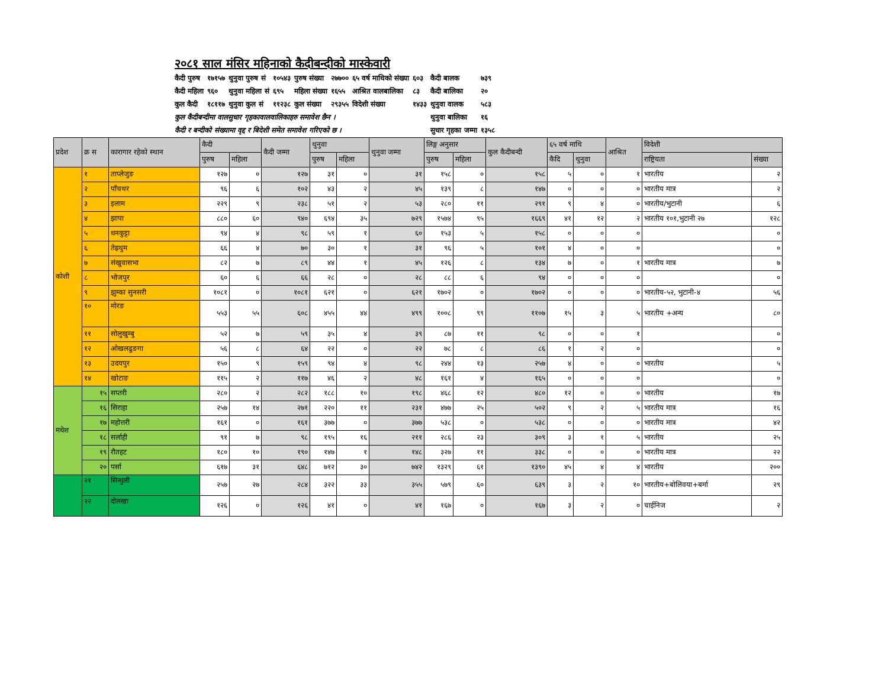२०८१ साल मंसिर महिनाको कैदीबन्दीको मास्केवारी
| कैदी पुरुष | १७१५७ | थुनुवा पुरुष सं | १०५४३ | पुरुष संख्या | २७७०० | ६५ वर्ष माथिको संख्या | ६०३ | कैदी बालक | ७३९ |
| कैदी महिला | ९६० | थुनुवा महिला सं | ६९५ | महिला संख्या | १६५५ | आश्रित वालबालिका | ८३ | कैदी बालिका | २० |
| कुल कैदी | १८११७ | थुनुवा कुल सं | ११२३८ | कुल संख्या | २९३५५ | विदेशी संख्या | १४३३ | थुनुवा वालक | ५८३ |
| कुल कैदीबन्दीमा वालसुधार गृहकावालवालिकाहरु समावेश छैन । | | | | | | | | थुनुवा बालिका | १६ |
| कैदी र बन्दीको संख्यामा वृद्द र बिदेशी समेत समावेश गरिएको छ । | | | | | | | | सुधार गृहका जम्मा | १३५८ |
| प्रदेश | क्र स | कारागार रहेको स्थान | कैदी | | कैदी जम्मा | थुनुवा | | थुनुवा जम्मा | लिङ्ग अनुसार | | कुल कैदीबन्दी | ६५ वर्ष माथि | | आश्रित | विदेशी | |
| --- | --- | --- | --- | --- | --- | --- | --- | --- | --- | --- | --- | --- | --- | --- | --- | --- |
| | | | पुरुष | महिला | | पुरुष | महिला | | पुरुष | महिला | | कैदि | थुनुवा | | राष्ट्रियता | संख्या |
| कोशी | १ | ताप्लेजुङ | १२७ | ० | १२७ | ३१ | ० | ३१ | १५८ | ० | १५८ | ५ | ० | १ | भारतीय | २ |
| | २ | पाँचथर | ९६ | ६ | १०२ | ४३ | २ | ४५ | १३९ | ८ | १४७ | ० | ० | ० | भारतीय मात्र | २ |
| | ३ | इलाम | २२९ | ९ | २३८ | ५१ | २ | ५३ | २८० | ११ | २९१ | ९ | ४ | ० | भारतीय/भुटानी | ६ |
| | ४ | झापा | ८८० | ६० | ९४० | ६९४ | ३५ | ७२९ | १५७४ | ९५ | १६६९ | ४१ | १२ | २ | भारतीय १०१,भुटानी २७ | १२८ |
| | ५ | धनकुट्टा | ९४ | ४ | ९८ | ५९ | १ | ६० | १५३ | ५ | १५८ | ० | ० | ० | | ० |
| | ६ | तेह्रथुम | ६६ | ४ | ७० | ३० | १ | ३१ | ९६ | ५ | १०१ | ४ | ० | ० | | ० |
| | ७ | संखुवासभा | ८२ | ७ | ८९ | ४४ | १ | ४५ | १२६ | ८ | १३४ | ७ | ० | १ | भारतीय मात्र | ७ |
| | ८ | भोजपुर | ६० | ६ | ६६ | २८ | ० | २८ | ८८ | ६ | ९४ | ० | ० | ० | | ० |
| | ९ | झुम्का सुनसरी | १०८१ | ० | १०८१ | ६२१ | ० | ६२१ | १७०२ | ० | १७०२ | ० | ० | ० | भारतीय-५२, भुटानी-४ | ५६ |
| | १० | मोरङ | ५५३ | ५५ | ६०८ | ४५५ | ४४ | ४९९ | १००८ | ९९ | ११०७ | १५ | ३ | ५ | भारतीय +अन्य | ८० |
| | ११ | सोलुखुम्बु | ५२ | ७ | ५९ | ३५ | ४ | ३९ | ८७ | ११ | ९८ | ० | ० | १ | | ० |
| | १२ | ओखलढुङगा | ५६ | ८ | ६४ | २२ | ० | २२ | ७८ | ८ | ८६ | १ | २ | ० | | ० |
| | १३ | उदयपुर | १५० | ९ | १५९ | ९४ | ४ | ९८ | २४४ | १३ | २५७ | ४ | ० | ० | भारतीय | ५ |
| | १४ | खोटाङ | ११५ | २ | ११७ | ४६ | २ | ४८ | १६१ | ४ | १६५ | ० | ० | ० | | ० |
| मधेश | १५ | सप्तरी | २८० | २ | २८२ | १८८ | १० | १९८ | ४६८ | १२ | ४८० | १२ | ० | ० | भारतीय | १७ |
| | १६ | सिराहा | २५७ | १४ | २७१ | २२० | ११ | २३१ | ४७७ | २५ | ५०२ | ९ | २ | ५ | भारतीय मात्र | १६ |
| | १७ | महोत्तरी | १६१ | ० | १६१ | ३७७ | ० | ३७७ | ५३८ | ० | ५३८ | ० | ० | ० | भारतीय मात्र | ४२ |
| | १८ | सर्लाही | ९१ | ७ | ९८ | १९५ | १६ | २११ | २८६ | २३ | ३०९ | ३ | १ | ५ | भारतीय | २५ |
| | १९ | रौतहट | १८० | १० | १९० | १४७ | १ | १४८ | ३२७ | ११ | ३३८ | ० | ० | ० | भारतीय मात्र | २२ |
| | २० | पर्सा | ६१७ | ३१ | ६४८ | ७१२ | ३० | ७४२ | १३२९ | ६१ | १३९० | ४५ | ४ | ४ | भारतीय | २०० |
| | २१ | सिन्धुली | २५७ | २७ | २८४ | ३२२ | ३३ | ३५५ | ५७९ | ६० | ६३९ | ३ | २ | १० | भारतीय+बोलिवया+बर्मा | २९ |
| | २२ | दोलखा | १२६ | ० | १२६ | ४१ | ० | ४१ | १६७ | ० | १६७ | ३ | २ | ० | चाईनिज | २ |